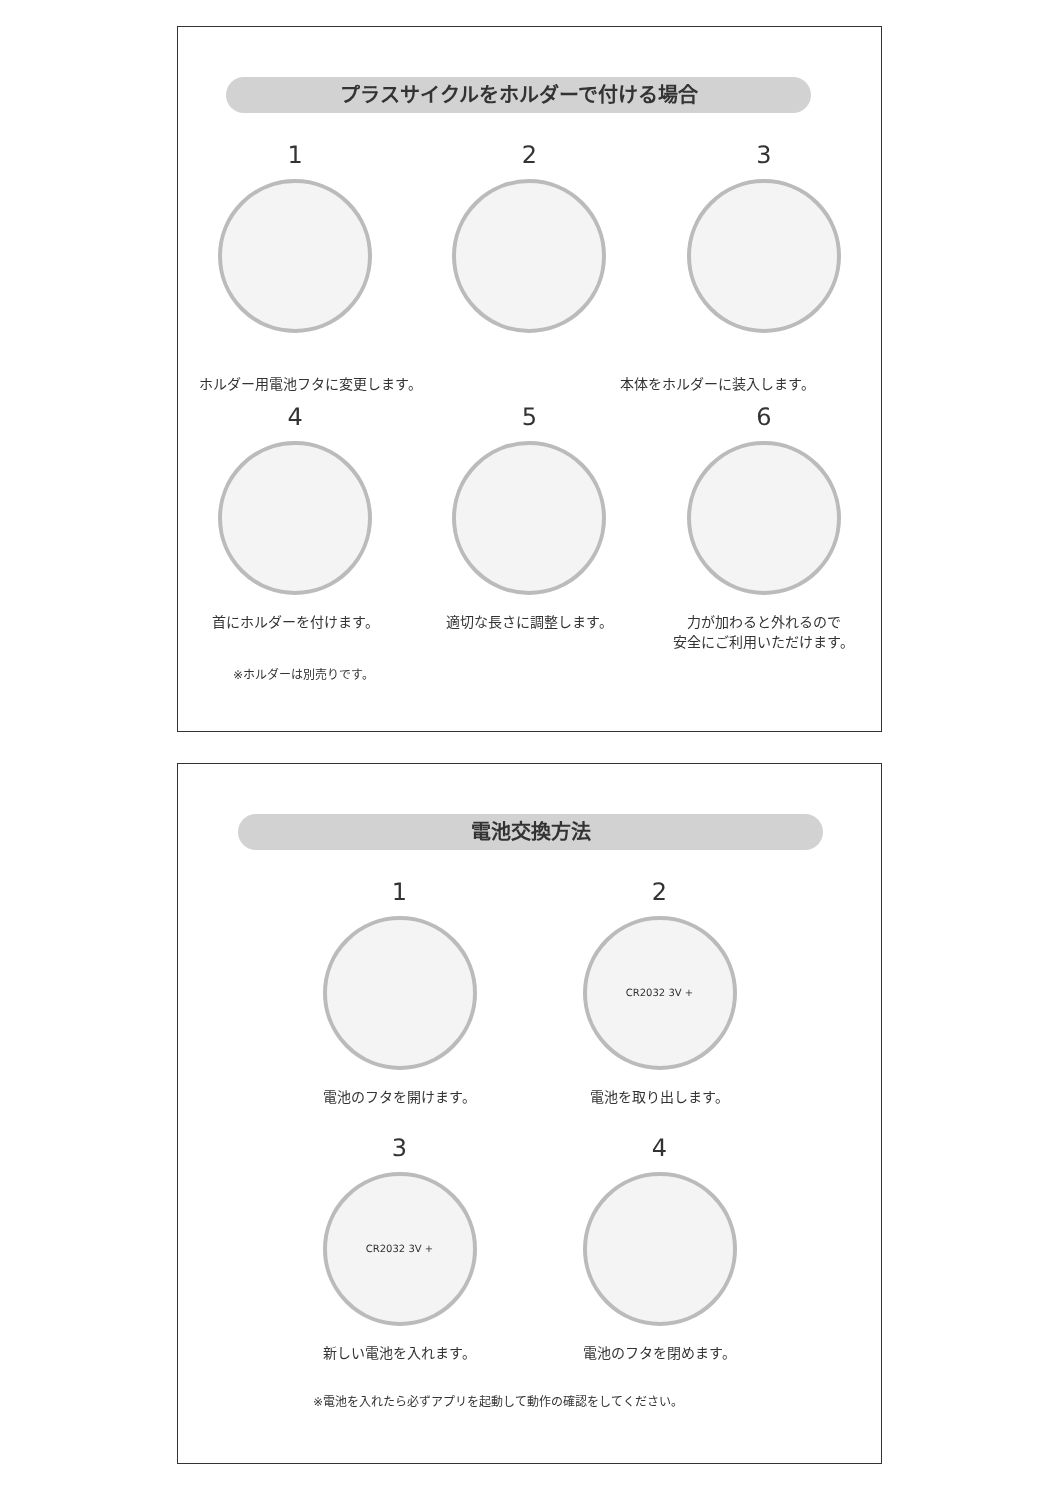プラスサイクルをホルダーで付ける場合
1 2 3
ホルダー用電池フタに変更します。 本体をホルダーに装入します。
4
首にホルダーを付けます。
5
適切な長さに調整します。
6
力が加わると外れるので
安全にご利用いただけます。
※ホルダーは別売りです。
電池交換方法
1
電池のフタを開けます。
2
CR2032 3V +
電池を取り出します。
3
CR2032 3V +
新しい電池を入れます。
4
電池のフタを閉めます。
※電池を入れたら必ずアプリを起動して動作の確認をしてください。